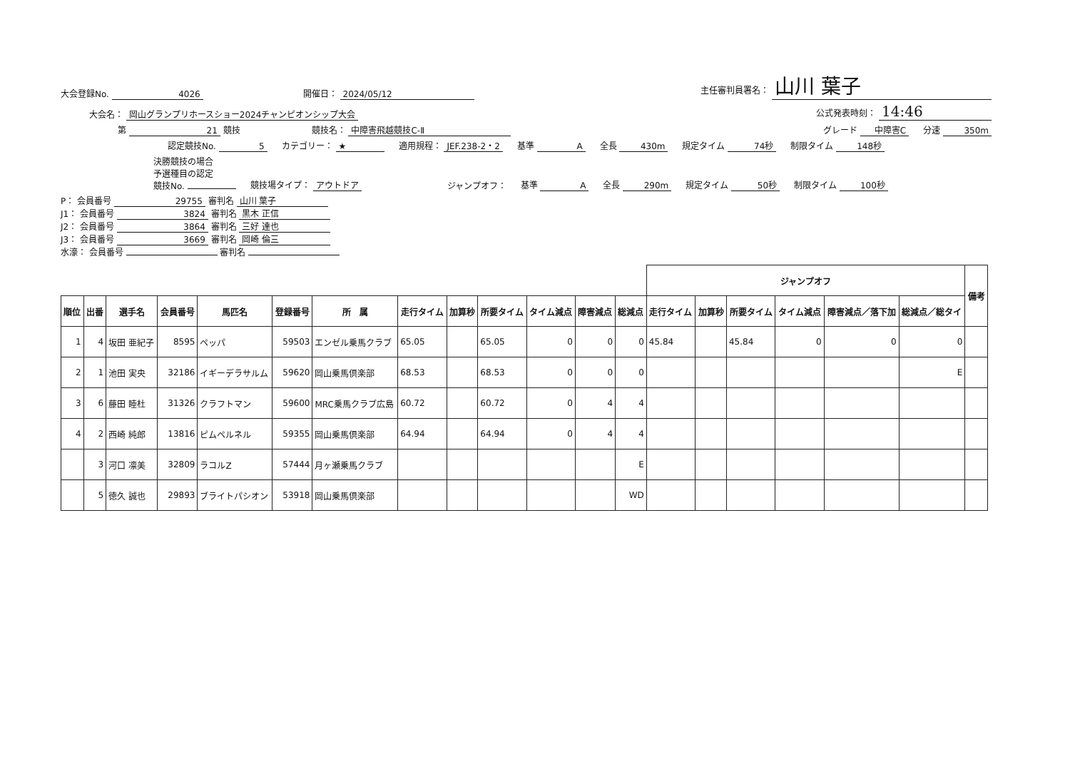大会登録No. 4026 開催日： 2024/05/12 主任審判員署名： 山川 葉子
大会名： 岡山グランプリホースショー2024チャンピオンシップ大会 公式発表時刻： 14:46
第 21 競技 競技名： 中障害飛越競技C-Ⅱ グレード 中障害C 分速 350m
認定競技No. 5 カテゴリー： ★ 適用規程： JEF.238-2・2 基準 A 全長 430m 規定タイム 74秒 制限タイム 148秒
決勝競技の場合
予選種目の認定
競技No. 競技場タイプ： アウトドア ジャンプオフ： 基準 A 全長 290m 規定タイム 50秒 制限タイム 100秒
P： 会員番号 29755 審判名 山川 葉子
J1： 会員番号 3824 審判名 黒木 正信
J2： 会員番号 3864 審判名 三好 達也
J3： 会員番号 3669 審判名 岡崎 倫三
水濠： 会員番号 審判名
| | | | | | | | | | | | | | ジャンプオフ | | | | | | 備考 |
| --- | --- | --- | --- | --- | --- | --- | --- | --- | --- | --- | --- | --- | --- | --- | --- | --- | --- | --- | --- |
| 順位 | 出番 | 選手名 | 会員番号 | 馬匹名 | 登録番号 | 所 属 | 走行タイム | 加算秒 | 所要タイム | タイム減点 | 障害減点 | 総減点 | 走行タイム | 加算秒 | 所要タイム | タイム減点 | 障害減点／落下加 | 総減点／総タイ | |
| 1 | 4 | 坂田 亜紀子 | 8595 | ペッパ | 59503 | エンゼル乗馬クラブ | 65.05 | | 65.05 | 0 | 0 | 0 | 45.84 | | 45.84 | 0 | 0 | 0 | |
| 2 | 1 | 池田 実央 | 32186 | イギーデラサルム | 59620 | 岡山乗馬倶楽部 | 68.53 | | 68.53 | 0 | 0 | 0 | | | | | | E | |
| 3 | 6 | 藤田 睦杜 | 31326 | クラフトマン | 59600 | MRC乗馬クラブ広島 | 60.72 | | 60.72 | 0 | 4 | 4 | | | | | | | |
| 4 | 2 | 西崎 純郎 | 13816 | ピムペルネル | 59355 | 岡山乗馬倶楽部 | 64.94 | | 64.94 | 0 | 4 | 4 | | | | | | | |
| | 3 | 河口 凛美 | 32809 | ラコルZ | 57444 | 月ヶ瀬乗馬クラブ | | | | | | E | | | | | | | |
| | 5 | 徳久 誠也 | 29893 | ブライトパシオン | 53918 | 岡山乗馬倶楽部 | | | | | | WD | | | | | | | |